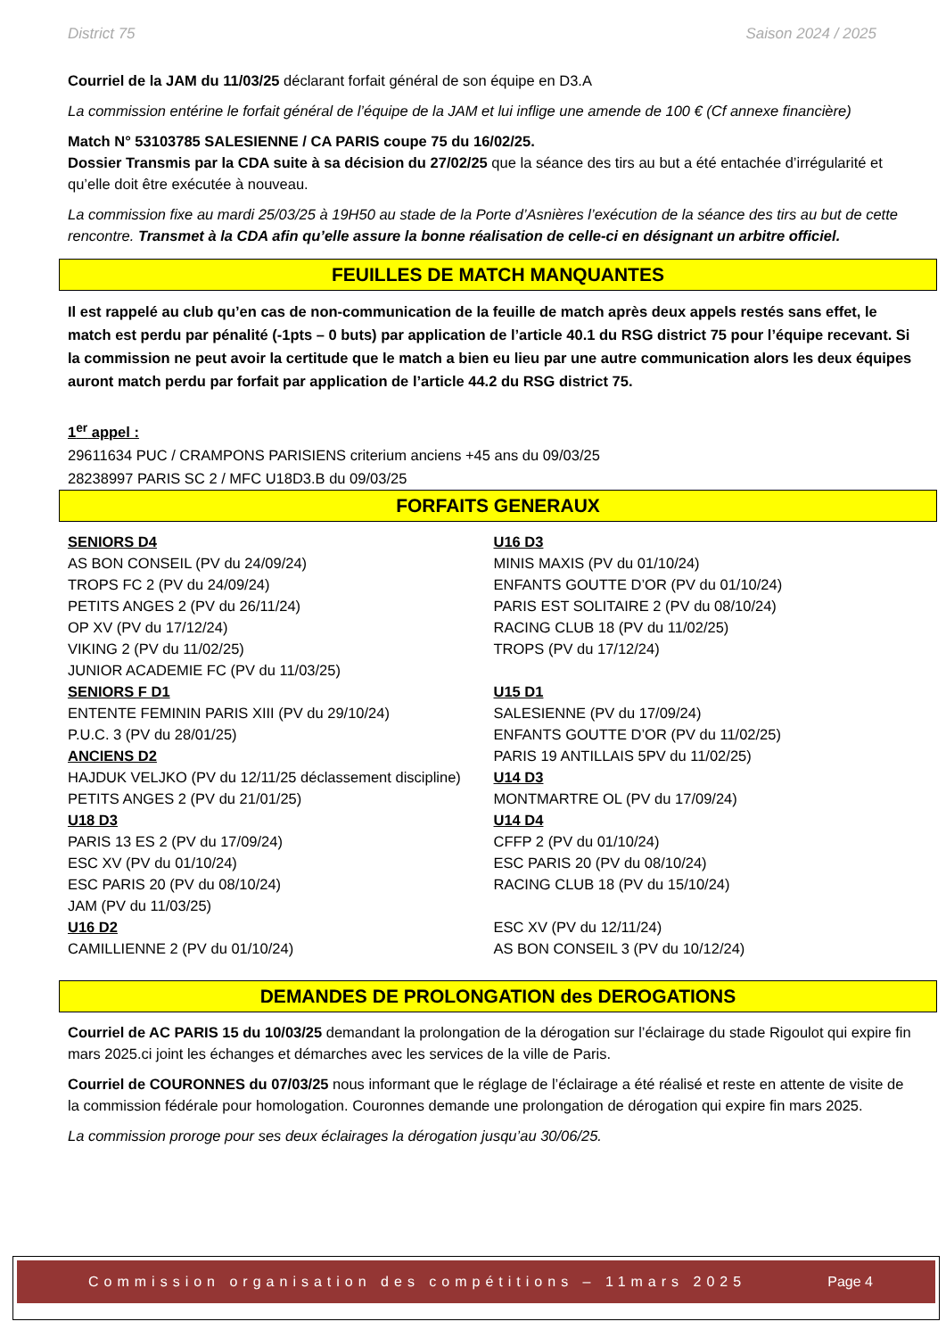District 75 Saison 2024 / 2025
Courriel de la JAM du 11/03/25 déclarant forfait général de son équipe en D3.A
La commission entérine le forfait général de l’équipe de la JAM et lui inflige une amende de 100 € (Cf annexe financière)
Match N° 53103785 SALESIENNE / CA PARIS coupe 75 du 16/02/25.
Dossier Transmis par la CDA suite à sa décision du 27/02/25 que la séance des tirs au but a été entachée d’irrégularité et qu’elle doit être exécutée à nouveau.
La commission fixe au mardi 25/03/25 à 19H50 au stade de la Porte d’Asnières l’exécution de la séance des tirs au but de cette rencontre. Transmet à la CDA afin qu’elle assure la bonne réalisation de celle-ci en désignant un arbitre officiel.
FEUILLES DE MATCH MANQUANTES
Il est rappelé au club qu’en cas de non-communication de la feuille de match après deux appels restés sans effet, le match est perdu par pénalité (-1pts – 0 buts) par application de l’article 40.1 du RSG district 75 pour l’équipe recevant. Si la commission ne peut avoir la certitude que le match a bien eu lieu par une autre communication alors les deux équipes auront match perdu par forfait par application de l’article 44.2 du RSG district 75.
1<sup>er</sup> appel :
29611634 PUC / CRAMPONS PARISIENS criterium anciens +45 ans du 09/03/25
28238997 PARIS SC 2 / MFC U18D3.B du 09/03/25
FORFAITS GENERAUX
SENIORS D4
AS BON CONSEIL (PV du 24/09/24)
TROPS FC 2 (PV du 24/09/24)
PETITS ANGES 2 (PV du 26/11/24)
OP XV (PV du 17/12/24)
VIKING 2 (PV du 11/02/25)
JUNIOR ACADEMIE FC (PV du 11/03/25)
SENIORS F D1
ENTENTE FEMININ PARIS XIII (PV du 29/10/24)
P.U.C. 3 (PV du 28/01/25)
ANCIENS D2
HAJDUK VELJKO (PV du 12/11/25 déclassement discipline)
PETITS ANGES 2 (PV du 21/01/25)
U18 D3
PARIS 13 ES 2 (PV du 17/09/24)
ESC XV (PV du 01/10/24)
ESC PARIS 20 (PV du 08/10/24)
JAM (PV du 11/03/25)
U16 D2
CAMILLIENNE 2 (PV du 01/10/24)
U16 D3
MINIS MAXIS (PV du 01/10/24)
ENFANTS GOUTTE D’OR (PV du 01/10/24)
PARIS EST SOLITAIRE 2 (PV du 08/10/24)
RACING CLUB 18 (PV du 11/02/25)
TROPS (PV du 17/12/24)
U15 D1
SALESIENNE (PV du 17/09/24)
ENFANTS GOUTTE D’OR (PV du 11/02/25)
PARIS 19 ANTILLAIS 5PV du 11/02/25)
U14 D3
MONTMARTRE OL (PV du 17/09/24)
U14 D4
CFFP 2 (PV du 01/10/24)
ESC PARIS 20 (PV du 08/10/24)
RACING CLUB 18 (PV du 15/10/24)
ESC XV (PV du 12/11/24)
AS BON CONSEIL 3 (PV du 10/12/24)
DEMANDES DE PROLONGATION des DEROGATIONS
Courriel de AC PARIS 15 du 10/03/25 demandant la prolongation de la dérogation sur l’éclairage du stade Rigoulot qui expire fin mars 2025.ci joint les échanges et démarches avec les services de la ville de Paris.
Courriel de COURONNES du 07/03/25 nous informant que le réglage de l’éclairage a été réalisé et reste en attente de visite de la commission fédérale pour homologation. Couronnes demande une prolongation de dérogation qui expire fin mars 2025.
La commission proroge pour ses deux éclairages la dérogation jusqu’au 30/06/25.
Commission organisation des compétitions – 11mars 2025 Page 4